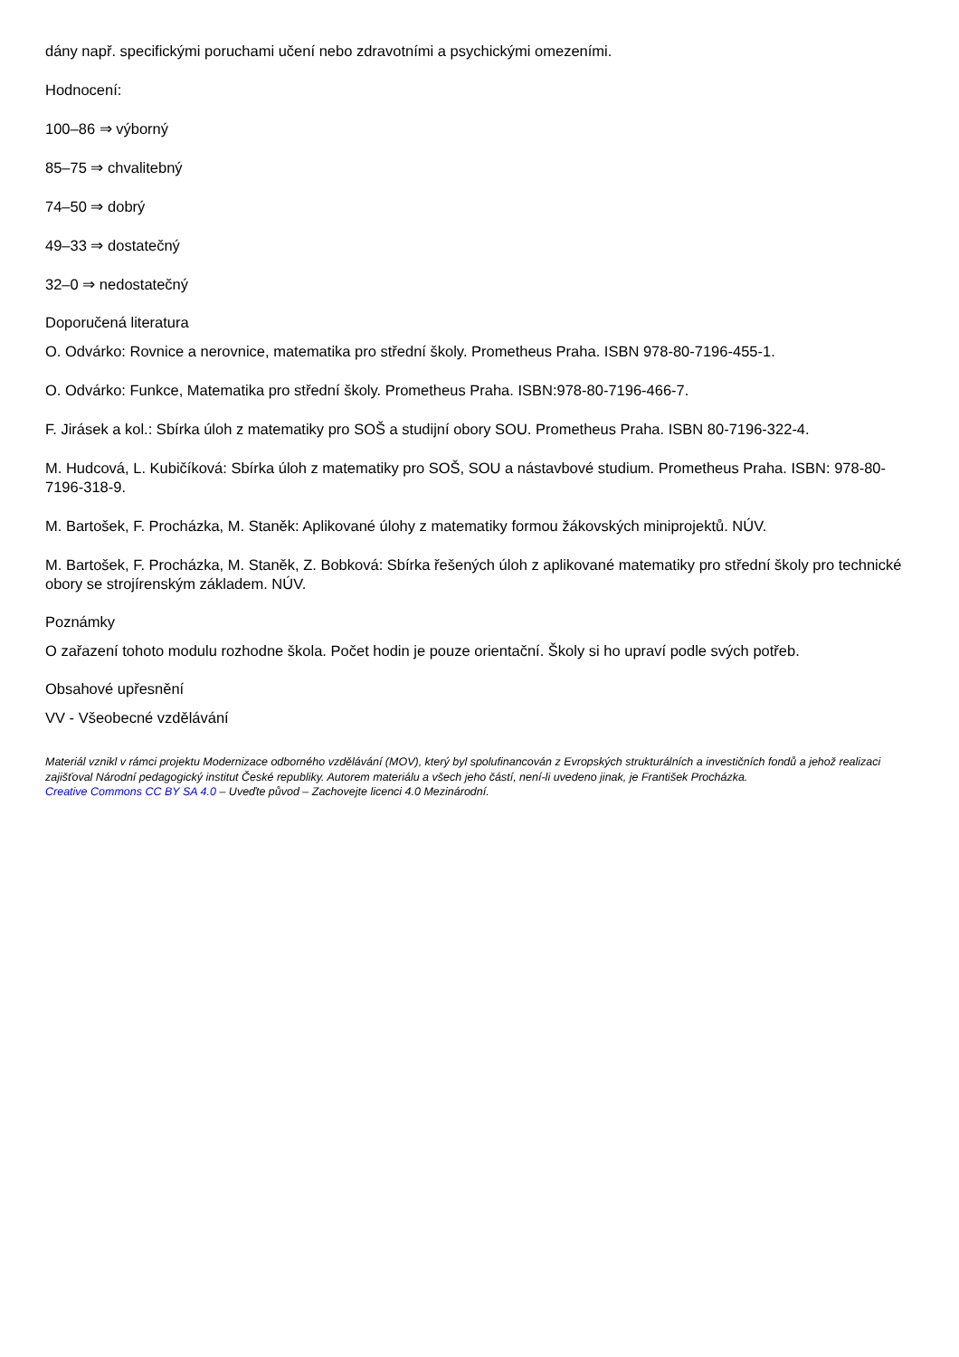dány např. specifickými poruchami učení nebo zdravotními a psychickými omezeními.
Hodnocení:
100–86 ⇒ výborný
85–75 ⇒ chvalitebný
74–50 ⇒ dobrý
49–33 ⇒ dostatečný
32–0 ⇒ nedostatečný
Doporučená literatura
O. Odvárko: Rovnice a nerovnice, matematika pro střední školy. Prometheus Praha. ISBN 978-80-7196-455-1.
O. Odvárko: Funkce, Matematika pro střední školy. Prometheus Praha. ISBN:978-80-7196-466-7.
F. Jirásek a kol.: Sbírka úloh z matematiky pro SOŠ a studijní obory SOU. Prometheus Praha. ISBN 80-7196-322-4.
M. Hudcová, L. Kubičíková: Sbírka úloh z matematiky pro SOŠ, SOU a nástavbové studium. Prometheus Praha. ISBN: 978-80-7196-318-9.
M. Bartošek, F. Procházka, M. Staněk: Aplikované úlohy z matematiky formou žákovských miniprojektů. NÚV.
M. Bartošek, F. Procházka, M. Staněk, Z. Bobková: Sbírka řešených úloh z aplikované matematiky pro střední školy pro technické obory se strojírenským základem. NÚV.
Poznámky
O zařazení tohoto modulu rozhodne škola. Počet hodin je pouze orientační. Školy si ho upraví podle svých potřeb.
Obsahové upřesnění
VV - Všeobecné vzdělávání
Materiál vznikl v rámci projektu Modernizace odborného vzdělávání (MOV), který byl spolufinancován z Evropských strukturálních a investičních fondů a jehož realizaci zajišťoval Národní pedagogický institut České republiky. Autorem materiálu a všech jeho částí, není-li uvedeno jinak, je František Procházka.
Creative Commons CC BY SA 4.0 – Uveďte původ – Zachovejte licenci 4.0 Mezinárodní.